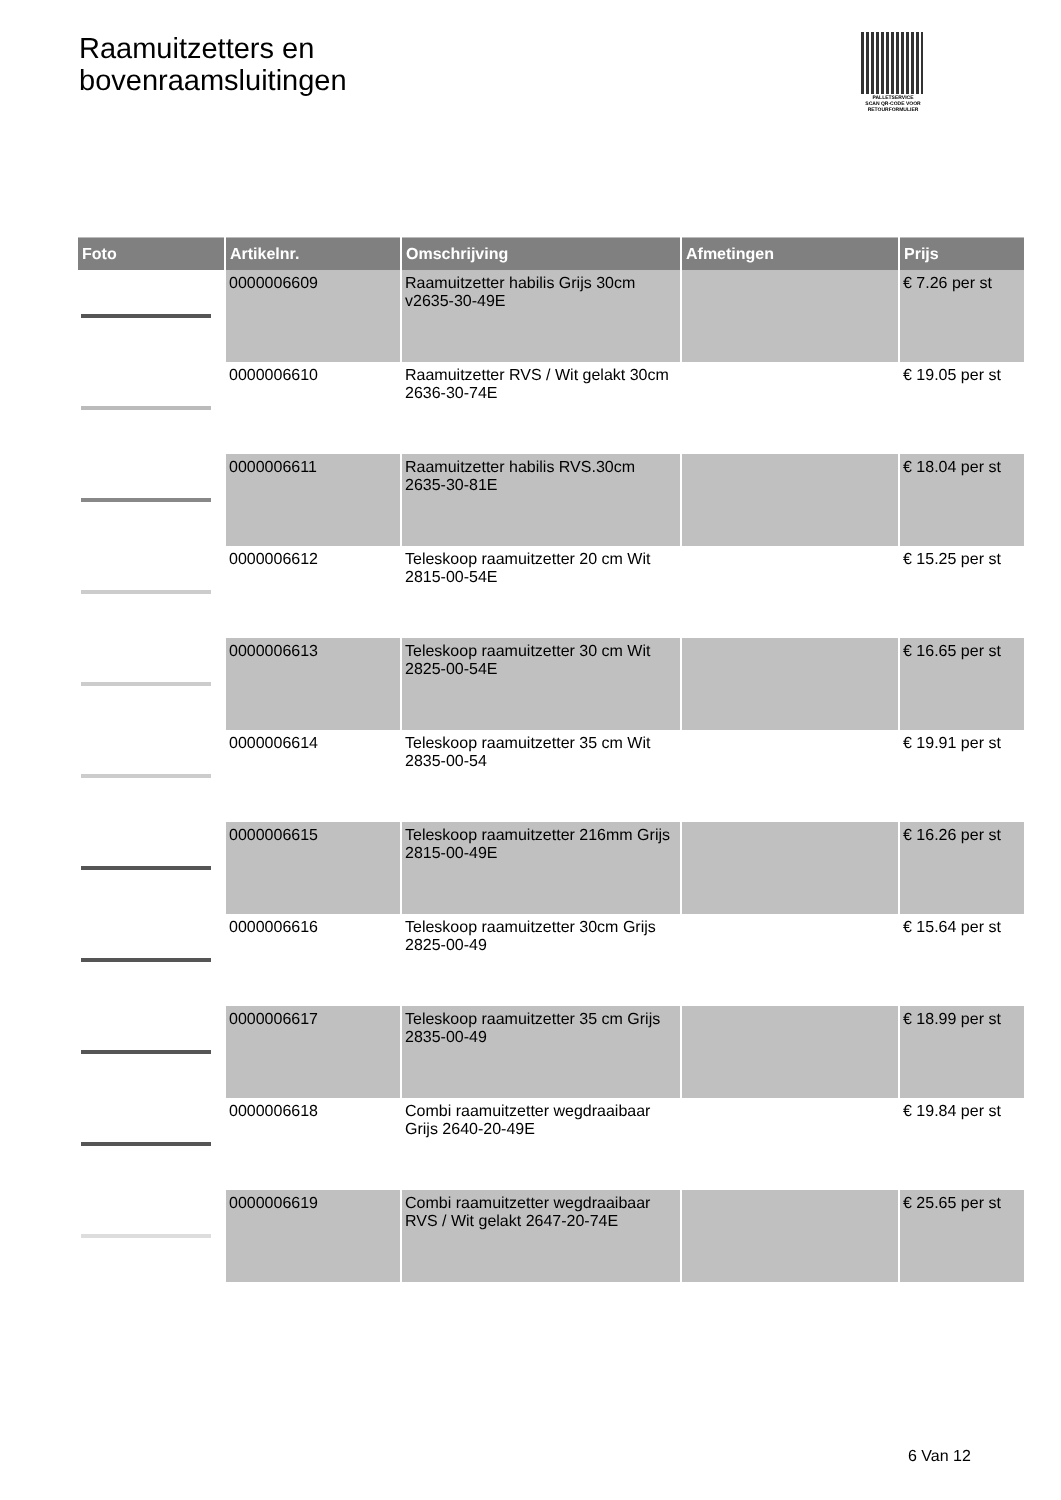Raamuitzetters en
bovenraamsluitingen
PALLETSERVICE
SCAN QR-CODE VOOR RETOURFORMULIER
| Foto | Artikelnr. | Omschrijving | Afmetingen | Prijs |
| --- | --- | --- | --- | --- |
| | 0000006609 | Raamuitzetter habilis Grijs 30cm v2635-30-49E | | € 7.26 per st |
| | 0000006610 | Raamuitzetter RVS / Wit gelakt 30cm 2636-30-74E | | € 19.05 per st |
| | 0000006611 | Raamuitzetter habilis RVS.30cm 2635-30-81E | | € 18.04 per st |
| | 0000006612 | Teleskoop raamuitzetter 20 cm Wit 2815-00-54E | | € 15.25 per st |
| | 0000006613 | Teleskoop raamuitzetter 30 cm Wit 2825-00-54E | | € 16.65 per st |
| | 0000006614 | Teleskoop raamuitzetter 35 cm Wit 2835-00-54 | | € 19.91 per st |
| | 0000006615 | Teleskoop raamuitzetter 216mm Grijs 2815-00-49E | | € 16.26 per st |
| | 0000006616 | Teleskoop raamuitzetter 30cm Grijs 2825-00-49 | | € 15.64 per st |
| | 0000006617 | Teleskoop raamuitzetter 35 cm Grijs 2835-00-49 | | € 18.99 per st |
| | 0000006618 | Combi raamuitzetter wegdraaibaar Grijs 2640-20-49E | | € 19.84 per st |
| | 0000006619 | Combi raamuitzetter wegdraaibaar RVS / Wit gelakt 2647-20-74E | | € 25.65 per st |
6 Van 12